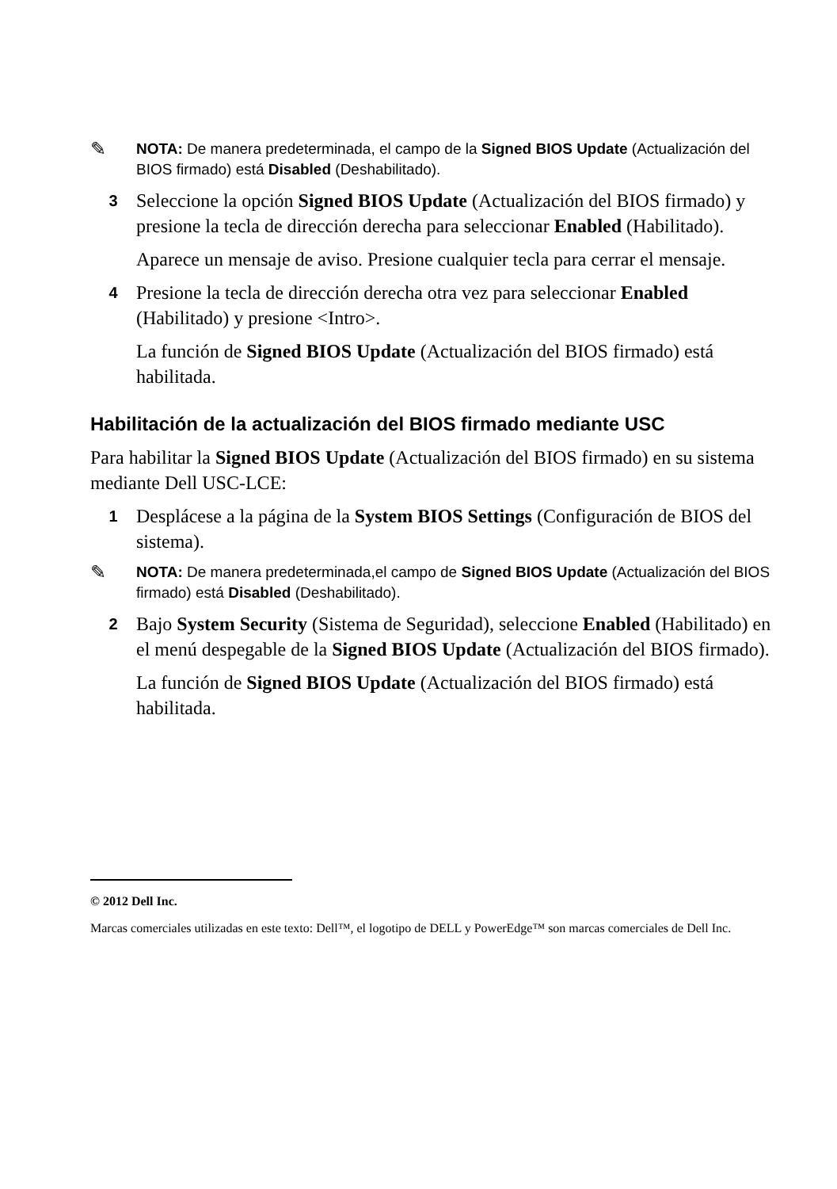✎
NOTA: De manera predeterminada, el campo de la Signed BIOS Update (Actualización del BIOS firmado) está Disabled (Deshabilitado).
3
Seleccione la opción Signed BIOS Update (Actualización del BIOS firmado) y presione la tecla de dirección derecha para seleccionar Enabled (Habilitado).
Aparece un mensaje de aviso. Presione cualquier tecla para cerrar el mensaje.
4
Presione la tecla de dirección derecha otra vez para seleccionar Enabled (Habilitado) y presione <Intro>.
La función de Signed BIOS Update (Actualización del BIOS firmado) está habilitada.
Habilitación de la actualización del BIOS firmado mediante USC
Para habilitar la Signed BIOS Update (Actualización del BIOS firmado) en su sistema mediante Dell USC-LCE:
1
Desplácese a la página de la System BIOS Settings (Configuración de BIOS del sistema).
✎
NOTA: De manera predeterminada,el campo de Signed BIOS Update (Actualización del BIOS firmado) está Disabled (Deshabilitado).
2
Bajo System Security (Sistema de Seguridad), seleccione Enabled (Habilitado) en el menú despegable de la Signed BIOS Update (Actualización del BIOS firmado).
La función de Signed BIOS Update (Actualización del BIOS firmado) está habilitada.
© 2012 Dell Inc.
Marcas comerciales utilizadas en este texto: Dell™, el logotipo de DELL y PowerEdge™ son marcas comerciales de Dell Inc.